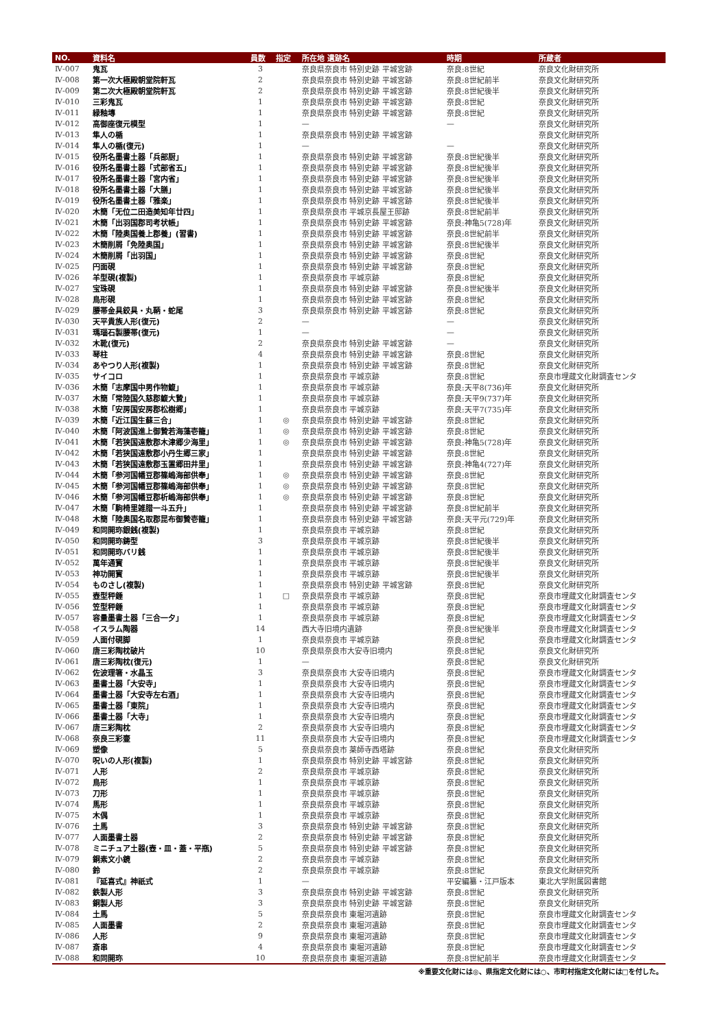| NO. | 資料名 | 員数 | 指定 | 所在地 遺跡名 | 時期 | 所蔵者 |
| --- | --- | --- | --- | --- | --- | --- |
| Ⅳ-007 | 鬼瓦 | 3 | | 奈良県奈良市 特別史跡 平城宮跡 | 奈良:8世紀 | 奈良文化財研究所 |
| Ⅳ-008 | 第一次大極殿朝堂院軒瓦 | 2 | | 奈良県奈良市 特別史跡 平城宮跡 | 奈良:8世紀前半 | 奈良文化財研究所 |
| Ⅳ-009 | 第二次大極殿朝堂院軒瓦 | 2 | | 奈良県奈良市 特別史跡 平城宮跡 | 奈良:8世紀後半 | 奈良文化財研究所 |
| Ⅳ-010 | 三彩鬼瓦 | 1 | | 奈良県奈良市 特別史跡 平城宮跡 | 奈良:8世紀 | 奈良文化財研究所 |
| Ⅳ-011 | 緑釉塼 | 1 | | 奈良県奈良市 特別史跡 平城宮跡 | 奈良:8世紀 | 奈良文化財研究所 |
| Ⅳ-012 | 高御座復元模型 | 1 | | — | — | 奈良文化財研究所 |
| Ⅳ-013 | 隼人の楯 | 1 | | 奈良県奈良市 特別史跡 平城宮跡 | | 奈良文化財研究所 |
| Ⅳ-014 | 隼人の楯(復元) | 1 | | — | — | 奈良文化財研究所 |
| Ⅳ-015 | 役所名墨書土器「兵部厨」 | 1 | | 奈良県奈良市 特別史跡 平城宮跡 | 奈良:8世紀後半 | 奈良文化財研究所 |
| Ⅳ-016 | 役所名墨書土器「式部省五」 | 1 | | 奈良県奈良市 特別史跡 平城宮跡 | 奈良:8世紀後半 | 奈良文化財研究所 |
| Ⅳ-017 | 役所名墨書土器「宮内省」 | 1 | | 奈良県奈良市 特別史跡 平城宮跡 | 奈良:8世紀後半 | 奈良文化財研究所 |
| Ⅳ-018 | 役所名墨書土器「大膳」 | 1 | | 奈良県奈良市 特別史跡 平城宮跡 | 奈良:8世紀後半 | 奈良文化財研究所 |
| Ⅳ-019 | 役所名墨書土器「雅楽」 | 1 | | 奈良県奈良市 特別史跡 平城宮跡 | 奈良:8世紀後半 | 奈良文化財研究所 |
| Ⅳ-020 | 木簡「无位二田造美知年廿四」 | 1 | | 奈良県奈良市 平城京長屋王邸跡 | 奈良:8世紀前半 | 奈良文化財研究所 |
| Ⅳ-021 | 木簡「出羽国郡司考状帳」 | 1 | | 奈良県奈良市 特別史跡 平城宮跡 | 奈良:神亀5(728)年 | 奈良文化財研究所 |
| Ⅳ-022 | 木簡「陸奥国養上郡養」(習書) | 1 | | 奈良県奈良市 特別史跡 平城宮跡 | 奈良:8世紀前半 | 奈良文化財研究所 |
| Ⅳ-023 | 木簡削屑「免陸奥国」 | 1 | | 奈良県奈良市 特別史跡 平城宮跡 | 奈良:8世紀後半 | 奈良文化財研究所 |
| Ⅳ-024 | 木簡削屑「出羽国」 | 1 | | 奈良県奈良市 特別史跡 平城宮跡 | 奈良:8世紀 | 奈良文化財研究所 |
| Ⅳ-025 | 円面硯 | 1 | | 奈良県奈良市 特別史跡 平城宮跡 | 奈良:8世紀 | 奈良文化財研究所 |
| Ⅳ-026 | 羊型硯(複製) | 1 | | 奈良県奈良市 平城京跡 | 奈良:8世紀 | 奈良文化財研究所 |
| Ⅳ-027 | 宝珠硯 | 1 | | 奈良県奈良市 特別史跡 平城宮跡 | 奈良:8世紀後半 | 奈良文化財研究所 |
| Ⅳ-028 | 鳥形硯 | 1 | | 奈良県奈良市 特別史跡 平城宮跡 | 奈良:8世紀 | 奈良文化財研究所 |
| Ⅳ-029 | 腰帯金具鉸具・丸鞆・蛇尾 | 3 | | 奈良県奈良市 特別史跡 平城宮跡 | 奈良:8世紀 | 奈良文化財研究所 |
| Ⅳ-030 | 天平貴族人形(復元) | 2 | | — | — | 奈良文化財研究所 |
| Ⅳ-031 | 瑪瑙石製腰帯(復元) | 1 | | — | — | 奈良文化財研究所 |
| Ⅳ-032 | 木靴(復元) | 2 | | 奈良県奈良市 特別史跡 平城宮跡 | — | 奈良文化財研究所 |
| Ⅳ-033 | 琴柱 | 4 | | 奈良県奈良市 特別史跡 平城宮跡 | 奈良:8世紀 | 奈良文化財研究所 |
| Ⅳ-034 | あやつり人形(複製) | 1 | | 奈良県奈良市 特別史跡 平城宮跡 | 奈良:8世紀 | 奈良文化財研究所 |
| Ⅳ-035 | サイコロ | 1 | | 奈良県奈良市 平城京跡 | 奈良:8世紀 | 奈良市埋蔵文化財調査センタ |
| Ⅳ-036 | 木簡「志摩国中男作物鰒」 | 1 | | 奈良県奈良市 平城京跡 | 奈良:天平8(736)年 | 奈良文化財研究所 |
| Ⅳ-037 | 木簡「常陸国久慈郡鰒大贄」 | 1 | | 奈良県奈良市 平城京跡 | 奈良:天平9(737)年 | 奈良文化財研究所 |
| Ⅳ-038 | 木簡「安房国安房郡松樹郷」 | 1 | | 奈良県奈良市 平城京跡 | 奈良:天平7(735)年 | 奈良文化財研究所 |
| Ⅳ-039 | 木簡「近江国生蘇三合」 | 1 | ◎ | 奈良県奈良市 特別史跡 平城宮跡 | 奈良:8世紀 | 奈良文化財研究所 |
| Ⅳ-040 | 木簡「阿波国進上御贄若海藻壱籠」 | 1 | ◎ | 奈良県奈良市 特別史跡 平城宮跡 | 奈良:8世紀 | 奈良文化財研究所 |
| Ⅳ-041 | 木簡「若狭国遠敷郡木津郷少海里」 | 1 | ◎ | 奈良県奈良市 特別史跡 平城宮跡 | 奈良:神亀5(728)年 | 奈良文化財研究所 |
| Ⅳ-042 | 木簡「若狭国遠敷郡小丹生郷三家」 | 1 | | 奈良県奈良市 特別史跡 平城宮跡 | 奈良:8世紀 | 奈良文化財研究所 |
| Ⅳ-043 | 木簡「若狭国遠敷郡玉置郷田井里」 | 1 | | 奈良県奈良市 特別史跡 平城宮跡 | 奈良:神亀4(727)年 | 奈良文化財研究所 |
| Ⅳ-044 | 木簡「参河国幡豆郡篠嶋海部供奉」 | 1 | ◎ | 奈良県奈良市 特別史跡 平城宮跡 | 奈良:8世紀 | 奈良文化財研究所 |
| Ⅳ-045 | 木簡「参河国幡豆郡篠嶋海部供奉」 | 1 | ◎ | 奈良県奈良市 特別史跡 平城宮跡 | 奈良:8世紀 | 奈良文化財研究所 |
| Ⅳ-046 | 木簡「参河国幡豆郡析嶋海部供奉」 | 1 | ◎ | 奈良県奈良市 特別史跡 平城宮跡 | 奈良:8世紀 | 奈良文化財研究所 |
| Ⅳ-047 | 木簡「駒椅里雑腊一斗五升」 | 1 | | 奈良県奈良市 特別史跡 平城宮跡 | 奈良:8世紀前半 | 奈良文化財研究所 |
| Ⅳ-048 | 木簡「陸奥国名取郡昆布御贄壱籠」 | 1 | | 奈良県奈良市 特別史跡 平城宮跡 | 奈良:天平元(729)年 | 奈良文化財研究所 |
| Ⅳ-049 | 和同開珎銀銭(複製) | 1 | | 奈良県奈良市 平城京跡 | 奈良:8世紀 | 奈良文化財研究所 |
| Ⅳ-050 | 和同開珎鋳型 | 3 | | 奈良県奈良市 平城京跡 | 奈良:8世紀後半 | 奈良文化財研究所 |
| Ⅳ-051 | 和同開珎バリ銭 | 1 | | 奈良県奈良市 平城京跡 | 奈良:8世紀後半 | 奈良文化財研究所 |
| Ⅳ-052 | 萬年通寳 | 1 | | 奈良県奈良市 平城京跡 | 奈良:8世紀後半 | 奈良文化財研究所 |
| Ⅳ-053 | 神功開寳 | 1 | | 奈良県奈良市 平城京跡 | 奈良:8世紀後半 | 奈良文化財研究所 |
| Ⅳ-054 | ものさし(複製) | 1 | | 奈良県奈良市 特別史跡 平城宮跡 | 奈良:8世紀 | 奈良文化財研究所 |
| Ⅳ-055 | 壺型秤錘 | 1 | □ | 奈良県奈良市 平城京跡 | 奈良:8世紀 | 奈良市埋蔵文化財調査センタ |
| Ⅳ-056 | 笠型秤錘 | 1 | | 奈良県奈良市 平城京跡 | 奈良:8世紀 | 奈良市埋蔵文化財調査センタ |
| Ⅳ-057 | 容量墨書土器「三合一夕」 | 1 | | 奈良県奈良市 平城京跡 | 奈良:8世紀 | 奈良市埋蔵文化財調査センタ |
| Ⅳ-058 | イスラム陶器 | 14 | | 西大寺旧境内遺跡 | 奈良:8世紀後半 | 奈良市埋蔵文化財調査センタ |
| Ⅳ-059 | 人面付硯脚 | 1 | | 奈良県奈良市 平城京跡 | 奈良:8世紀 | 奈良市埋蔵文化財調査センタ |
| Ⅳ-060 | 唐三彩陶枕破片 | 10 | | 奈良県奈良市大安寺旧境内 | 奈良:8世紀 | 奈良文化財研究所 |
| Ⅳ-061 | 唐三彩陶枕(復元) | 1 | | — | 奈良:8世紀 | 奈良文化財研究所 |
| Ⅳ-062 | 佐波理箸・水晶玉 | 3 | | 奈良県奈良市 大安寺旧境内 | 奈良:8世紀 | 奈良市埋蔵文化財調査センタ |
| Ⅳ-063 | 墨書土器「大安寺」 | 1 | | 奈良県奈良市 大安寺旧境内 | 奈良:8世紀 | 奈良市埋蔵文化財調査センタ |
| Ⅳ-064 | 墨書土器「大安寺左右酒」 | 1 | | 奈良県奈良市 大安寺旧境内 | 奈良:8世紀 | 奈良市埋蔵文化財調査センタ |
| Ⅳ-065 | 墨書土器「東院」 | 1 | | 奈良県奈良市 大安寺旧境内 | 奈良:8世紀 | 奈良市埋蔵文化財調査センタ |
| Ⅳ-066 | 墨書土器「大寺」 | 1 | | 奈良県奈良市 大安寺旧境内 | 奈良:8世紀 | 奈良市埋蔵文化財調査センタ |
| Ⅳ-067 | 唐三彩陶枕 | 2 | | 奈良県奈良市 大安寺旧境内 | 奈良:8世紀 | 奈良市埋蔵文化財調査センタ |
| Ⅳ-068 | 奈良三彩壷 | 11 | | 奈良県奈良市 大安寺旧境内 | 奈良:8世紀 | 奈良市埋蔵文化財調査センタ |
| Ⅳ-069 | 塑像 | 5 | | 奈良県奈良市 薬師寺西塔跡 | 奈良:8世紀 | 奈良文化財研究所 |
| Ⅳ-070 | 呪いの人形(複製) | 1 | | 奈良県奈良市 特別史跡 平城宮跡 | 奈良:8世紀 | 奈良文化財研究所 |
| Ⅳ-071 | 人形 | 2 | | 奈良県奈良市 平城京跡 | 奈良:8世紀 | 奈良文化財研究所 |
| Ⅳ-072 | 鳥形 | 1 | | 奈良県奈良市 平城京跡 | 奈良:8世紀 | 奈良文化財研究所 |
| Ⅳ-073 | 刀形 | 1 | | 奈良県奈良市 平城京跡 | 奈良:8世紀 | 奈良文化財研究所 |
| Ⅳ-074 | 馬形 | 1 | | 奈良県奈良市 平城京跡 | 奈良:8世紀 | 奈良文化財研究所 |
| Ⅳ-075 | 木偶 | 1 | | 奈良県奈良市 平城京跡 | 奈良:8世紀 | 奈良文化財研究所 |
| Ⅳ-076 | 土馬 | 3 | | 奈良県奈良市 特別史跡 平城宮跡 | 奈良:8世紀 | 奈良文化財研究所 |
| Ⅳ-077 | 人面墨書土器 | 2 | | 奈良県奈良市 特別史跡 平城宮跡 | 奈良:8世紀 | 奈良文化財研究所 |
| Ⅳ-078 | ミニチュア土器(壺・皿・蓋・平瓶) | 5 | | 奈良県奈良市 特別史跡 平城宮跡 | 奈良:8世紀 | 奈良文化財研究所 |
| Ⅳ-079 | 銅素文小鏡 | 2 | | 奈良県奈良市 平城京跡 | 奈良:8世紀 | 奈良文化財研究所 |
| Ⅳ-080 | 鈴 | 2 | | 奈良県奈良市 平城京跡 | 奈良:8世紀 | 奈良文化財研究所 |
| Ⅳ-081 | 『延喜式』神祇式 | 1 | | — | 平安編纂・江戸版本 | 東北大学附属図書館 |
| Ⅳ-082 | 鉄製人形 | 3 | | 奈良県奈良市 特別史跡 平城宮跡 | 奈良:8世紀 | 奈良文化財研究所 |
| Ⅳ-083 | 銅製人形 | 3 | | 奈良県奈良市 特別史跡 平城宮跡 | 奈良:8世紀 | 奈良文化財研究所 |
| Ⅳ-084 | 土馬 | 5 | | 奈良県奈良市 東堀河遺跡 | 奈良:8世紀 | 奈良市埋蔵文化財調査センタ |
| Ⅳ-085 | 人面墨書 | 2 | | 奈良県奈良市 東堀河遺跡 | 奈良:8世紀 | 奈良市埋蔵文化財調査センタ |
| Ⅳ-086 | 人形 | 9 | | 奈良県奈良市 東堀河遺跡 | 奈良:8世紀 | 奈良市埋蔵文化財調査センタ |
| Ⅳ-087 | 斎串 | 4 | | 奈良県奈良市 東堀河遺跡 | 奈良:8世紀 | 奈良市埋蔵文化財調査センタ |
| Ⅳ-088 | 和同開珎 | 10 | | 奈良県奈良市 東堀河遺跡 | 奈良:8世紀前半 | 奈良市埋蔵文化財調査センタ |
※重要文化財には◎、県指定文化財には○、市町村指定文化財には□を付した。